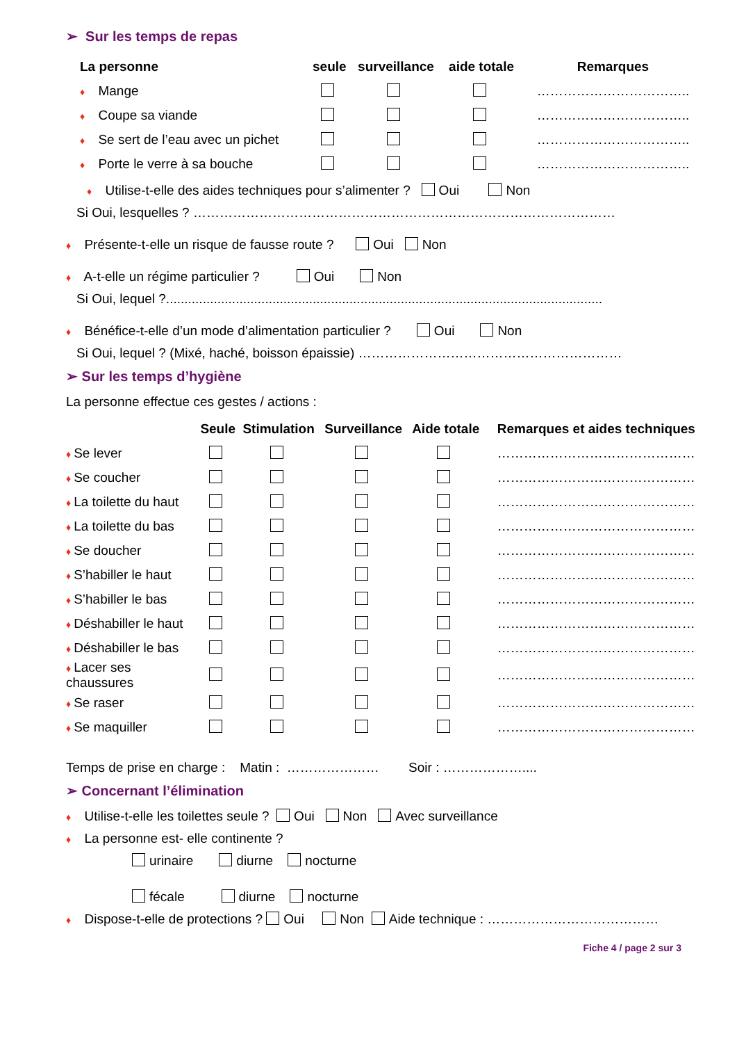➢ Sur les temps de repas
| La personne | seule | surveillance | aide totale | Remarques |
| --- | --- | --- | --- | --- |
| ♦ Mange | | | | …………………………….. |
| ♦ Coupe sa viande | | | | …………………………….. |
| ♦ Se sert de l’eau avec un pichet | | | | …………………………….. |
| ♦ Porte le verre à sa bouche | | | | …………………………….. |
♦ Utilise-t-elle des aides techniques pour s’alimenter ? Oui Non
Si Oui, lesquelles ? ……………………………………………………………………………………
♦ Présente-t-elle un risque de fausse route ? Oui Non
♦ A-t-elle un régime particulier ? Oui Non
Si Oui, lequel ?.......................................................................................................................
♦ Bénéfice-t-elle d’un mode d’alimentation particulier ? Oui Non
Si Oui, lequel ? (Mixé, haché, boisson épaissie) ……………………………………………………
➢ Sur les temps d’hygiène
La personne effectue ces gestes / actions :
| | Seule | Stimulation | Surveillance | Aide totale | Remarques et aides techniques |
| --- | --- | --- | --- | --- | --- |
| ♦ Se lever | | | | | ……………………………………… |
| ♦ Se coucher | | | | | ……………………………………… |
| ♦ La toilette du haut | | | | | ……………………………………… |
| ♦ La toilette du bas | | | | | ……………………………………… |
| ♦ Se doucher | | | | | ……………………………………… |
| ♦ S’habiller le haut | | | | | ……………………………………… |
| ♦ S’habiller le bas | | | | | ……………………………………… |
| ♦ Déshabiller le haut | | | | | ……………………………………… |
| ♦ Déshabiller le bas | | | | | ……………………………………… |
| ♦ Lacer ses chaussures | | | | | ……………………………………… |
| ♦ Se raser | | | | | ……………………………………… |
| ♦ Se maquiller | | | | | ……………………………………… |
Temps de prise en charge : Matin : ………………… Soir : ………………....
➢ Concernant l’élimination
♦ Utilise-t-elle les toilettes seule ? Oui Non Avec surveillance
♦ La personne est- elle continente ?
urinaire diurne nocturne
fécale diurne nocturne
♦ Dispose-t-elle de protections ? Oui Non Aide technique : …………………………………
Fiche 4 / page 2 sur 3